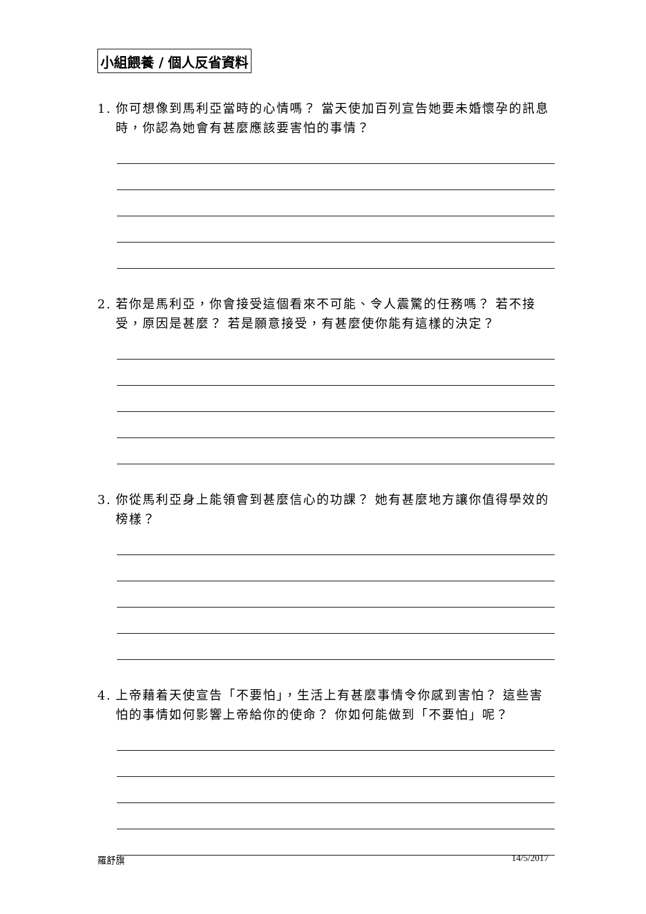小組餵養 / 個人反省資料
1. 你可想像到馬利亞當時的心情嗎？ 當天使加百列宣告她要未婚懷孕的訊息時，你認為她會有甚麼應該要害怕的事情？
2. 若你是馬利亞，你會接受這個看來不可能、令人震驚的任務嗎？ 若不接受，原因是甚麼？ 若是願意接受，有甚麼使你能有這樣的決定？
3. 你從馬利亞身上能領會到甚麼信心的功課？ 她有甚麼地方讓你值得學效的榜樣？
4. 上帝藉着天使宣告「不要怕」，生活上有甚麼事情令你感到害怕？ 這些害怕的事情如何影響上帝給你的使命？ 你如何能做到「不要怕」呢？
羅舒旗 14/5/2017